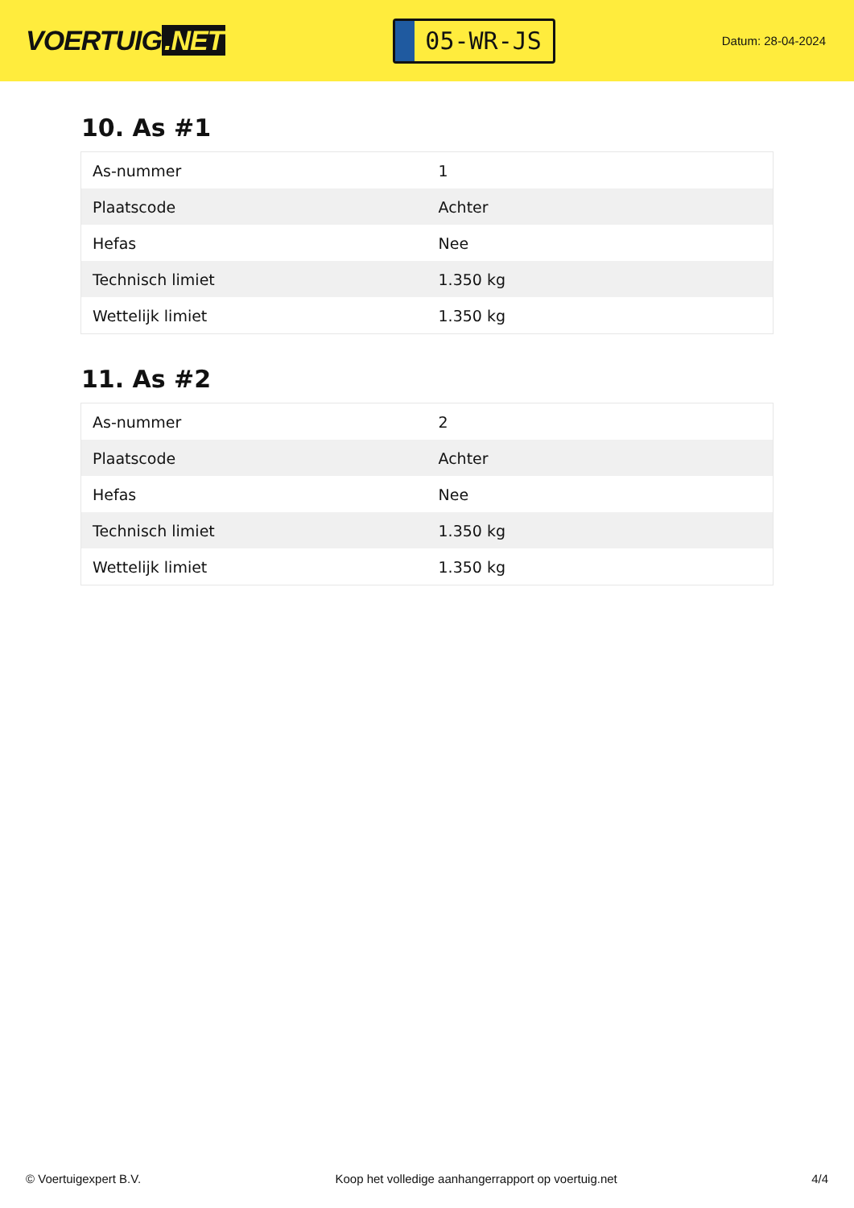VOERTUIG.NET
05-WR-JS
Datum: 28-04-2024
10. As #1
| As-nummer | 1 |
| Plaatscode | Achter |
| Hefas | Nee |
| Technisch limiet | 1.350 kg |
| Wettelijk limiet | 1.350 kg |
11. As #2
| As-nummer | 2 |
| Plaatscode | Achter |
| Hefas | Nee |
| Technisch limiet | 1.350 kg |
| Wettelijk limiet | 1.350 kg |
© Voertuigexpert B.V. Koop het volledige aanhangerrapport op voertuig.net 4/4